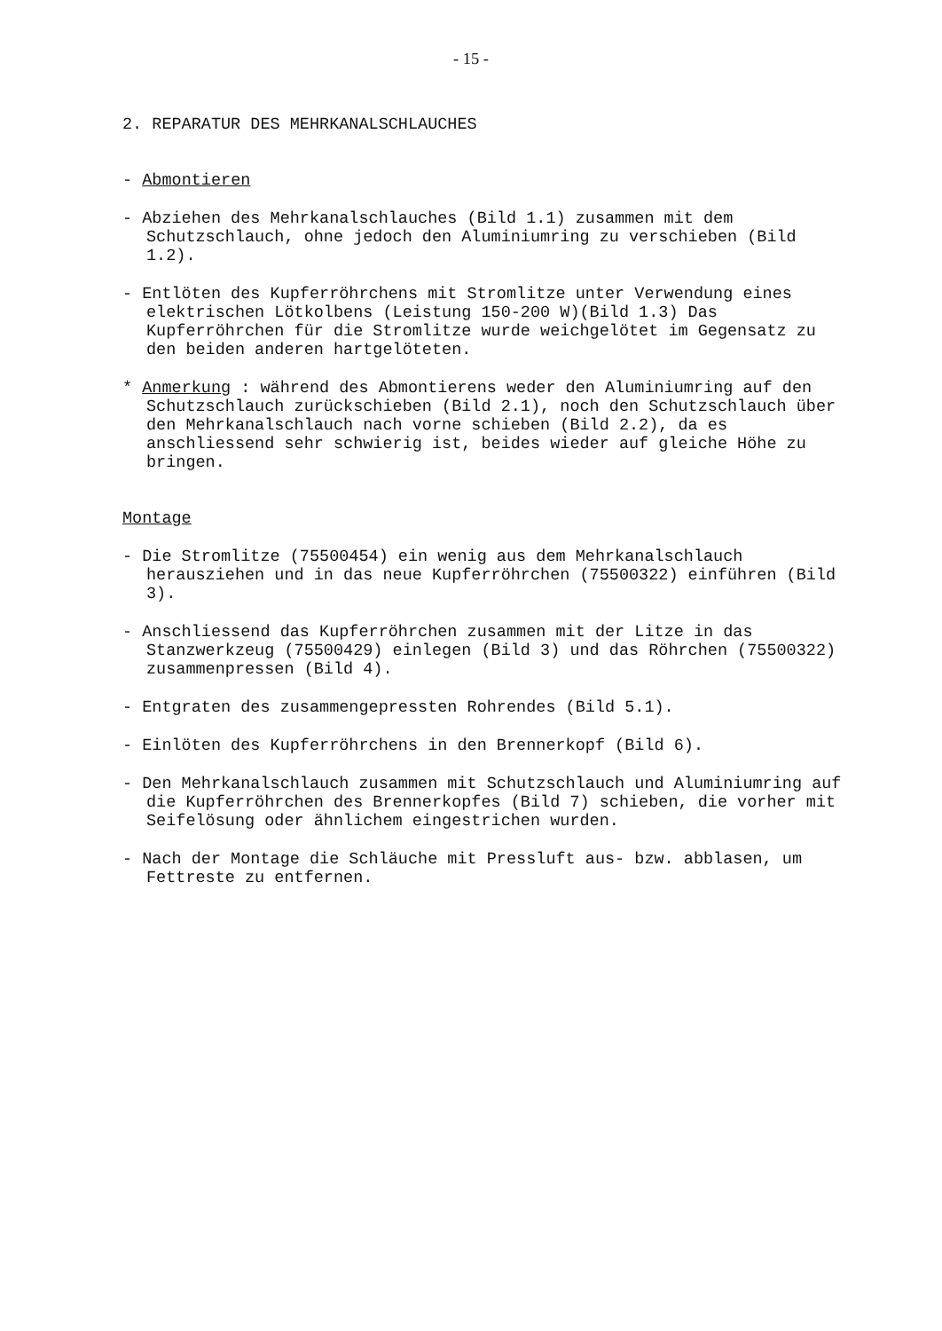- 15 -
2. REPARATUR DES MEHRKANALSCHLAUCHES
- Abmontieren
- Abziehen des Mehrkanalschlauches (Bild 1.1) zusammen mit dem Schutzschlauch, ohne jedoch den Aluminiumring zu verschieben (Bild 1.2).
- Entlöten des Kupferröhrchens mit Stromlitze unter Verwendung eines elektrischen Lötkolbens (Leistung 150-200 W)(Bild 1.3) Das Kupferröhrchen für die Stromlitze wurde weichgelötet im Gegensatz zu den beiden anderen hartgelöteten.
* Anmerkung : während des Abmontierens weder den Aluminiumring auf den Schutzschlauch zurückschieben (Bild 2.1), noch den Schutzschlauch über den Mehrkanalschlauch nach vorne schieben (Bild 2.2), da es anschliessend sehr schwierig ist, beides wieder auf gleiche Höhe zu bringen.
Montage
- Die Stromlitze (75500454) ein wenig aus dem Mehrkanalschlauch herausziehen und in das neue Kupferröhrchen (75500322) einführen (Bild 3).
- Anschliessend das Kupferröhrchen zusammen mit der Litze in das Stanzwerkzeug (75500429) einlegen (Bild 3) und das Röhrchen (75500322) zusammenpressen (Bild 4).
- Entgraten des zusammengepressten Rohrendes (Bild 5.1).
- Einlöten des Kupferröhrchens in den Brennerkopf (Bild 6).
- Den Mehrkanalschlauch zusammen mit Schutzschlauch und Aluminiumring auf die Kupferröhrchen des Brennerkopfes (Bild 7) schieben, die vorher mit Seifelösung oder ähnlichem eingestrichen wurden.
- Nach der Montage die Schläuche mit Pressluft aus- bzw. abblasen, um Fettreste zu entfernen.